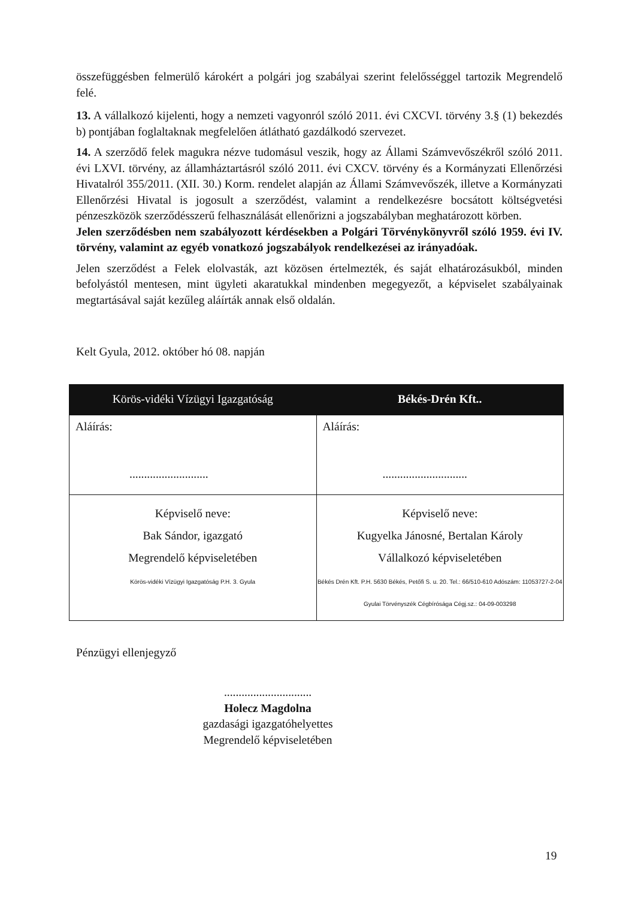összefüggésben felmerülő károkért a polgári jog szabályai szerint felelősséggel tartozik Megrendelő felé.
13. A vállalkozó kijelenti, hogy a nemzeti vagyonról szóló 2011. évi CXCVI. törvény 3.§ (1) bekezdés b) pontjában foglaltaknak megfelelően átlátható gazdálkodó szervezet.
14. A szerződő felek magukra nézve tudomásul veszik, hogy az Állami Számvevőszékről szóló 2011. évi LXVI. törvény, az államháztartásról szóló 2011. évi CXCV. törvény és a Kormányzati Ellenőrzési Hivatalról 355/2011. (XII. 30.) Korm. rendelet alapján az Állami Számvevőszék, illetve a Kormányzati Ellenőrzési Hivatal is jogosult a szerződést, valamint a rendelkezésre bocsátott költségvetési pénzeszközök szerződésszerű felhasználását ellenőrizni a jogszabályban meghatározott körben.
Jelen szerződésben nem szabályozott kérdésekben a Polgári Törvénykönyvről szóló 1959. évi IV. törvény, valamint az egyéb vonatkozó jogszabályok rendelkezései az irányadóak.
Jelen szerződést a Felek elolvasták, azt közösen értelmezték, és saját elhatározásukból, minden befolyástól mentesen, mint ügyleti akaratukkal mindenben megegyezőt, a képviselet szabályainak megtartásával saját kezűleg aláírták annak első oldalán.
Kelt Gyula, 2012. október hó 08. napján
| Körös-vidéki Vízügyi Igazgatóság | Békés-Drén Kft.. |
| --- | --- |
| Aláírás: ........................... | Aláírás: ............................. |
| Képviselő neve: Bak Sándor, igazgató Megrendelő képviseletében Körös-vidéki Vízügyi Igazgatóság P.H. 3. Gyula | Képviselő neve: Kugyelka Jánosné, Bertalan Károly Vállalkozó képviseletében Békés Drén Kft. P.H. 5630 Békés, Petőfi S. u. 20. Tel.: 66/510-610 Adószám: 11053727-2-04 Gyulai Törvényszék Cégbírósága Cégj.sz.: 04-09-003298 |
Pénzügyi ellenjegyző
..............................
Holecz Magdolna
gazdasági igazgatóhelyettes
Megrendelő képviseletében
19